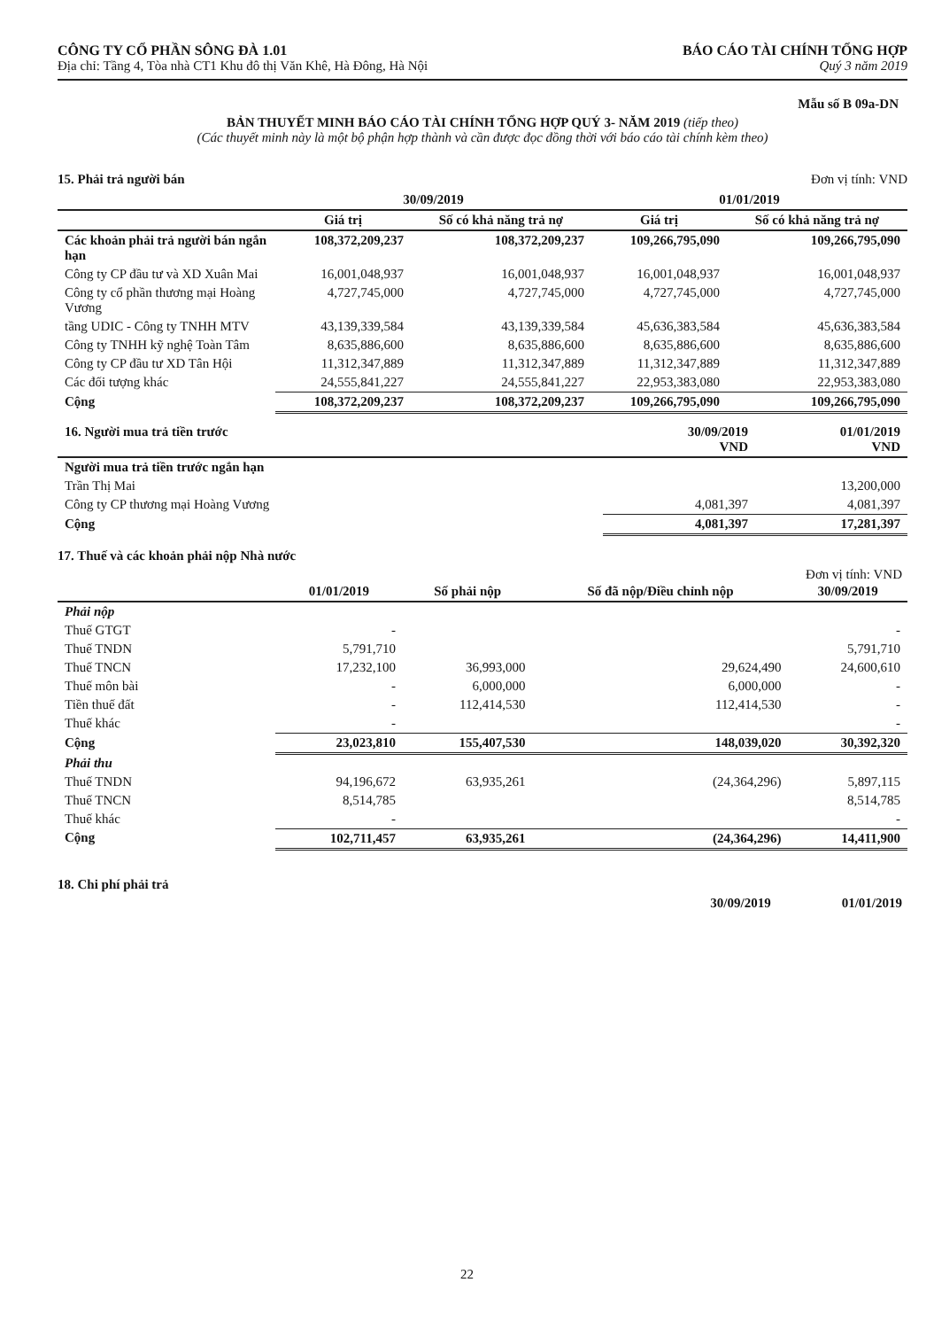CÔNG TY CỔ PHẦN SÔNG ĐÀ 1.01
Địa chỉ: Tầng 4, Tòa nhà CT1 Khu đô thị Văn Khê, Hà Đông, Hà Nội
BÁO CÁO TÀI CHÍNH TỔNG HỢP
Quý 3 năm 2019
Mẫu số B 09a-DN
BẢN THUYẾT MINH BÁO CÁO TÀI CHÍNH TỔNG HỢP QUÝ 3- NĂM 2019 (tiếp theo)
(Các thuyết minh này là một bộ phận hợp thành và cần được đọc đồng thời với báo cáo tài chính kèm theo)
15. Phải trả người bán Đơn vị tính: VND
| | 30/09/2019 | | 01/01/2019 | |
| --- | --- | --- | --- | --- |
| | Giá trị | Số có khả năng trả nợ | Giá trị | Số có khả năng trả nợ |
| Các khoản phải trả người bán ngắn hạn | 108,372,209,237 | 108,372,209,237 | 109,266,795,090 | 109,266,795,090 |
| Công ty CP đầu tư và XD Xuân Mai | 16,001,048,937 | 16,001,048,937 | 16,001,048,937 | 16,001,048,937 |
| Công ty cổ phần thương mại Hoàng Vương | 4,727,745,000 | 4,727,745,000 | 4,727,745,000 | 4,727,745,000 |
| tầng UDIC - Công ty TNHH MTV | 43,139,339,584 | 43,139,339,584 | 45,636,383,584 | 45,636,383,584 |
| Công ty TNHH kỹ nghệ Toàn Tâm | 8,635,886,600 | 8,635,886,600 | 8,635,886,600 | 8,635,886,600 |
| Công ty CP đầu tư XD Tân Hội | 11,312,347,889 | 11,312,347,889 | 11,312,347,889 | 11,312,347,889 |
| Các đối tượng khác | 24,555,841,227 | 24,555,841,227 | 22,953,383,080 | 22,953,383,080 |
| Cộng | 108,372,209,237 | 108,372,209,237 | 109,266,795,090 | 109,266,795,090 |
| 16. Người mua trả tiền trước | 30/09/2019 VND | 01/01/2019 VND |
| --- | --- | --- |
| Người mua trả tiền trước ngắn hạn | | |
| Trần Thị Mai | | 13,200,000 |
| Công ty CP thương mại Hoàng Vương | 4,081,397 | 4,081,397 |
| Cộng | 4,081,397 | 17,281,397 |
17. Thuế và các khoản phải nộp Nhà nước
Đơn vị tính: VND
| | 01/01/2019 | Số phải nộp | Số đã nộp/Điều chỉnh nộp | 30/09/2019 |
| --- | --- | --- | --- | --- |
| Phải nộp | | | | |
| Thuế GTGT | - | | | - |
| Thuế TNDN | 5,791,710 | | | 5,791,710 |
| Thuế TNCN | 17,232,100 | 36,993,000 | 29,624,490 | 24,600,610 |
| Thuế môn bài | - | 6,000,000 | 6,000,000 | - |
| Tiền thuế đất | - | 112,414,530 | 112,414,530 | - |
| Thuế khác | - | | | - |
| Cộng | 23,023,810 | 155,407,530 | 148,039,020 | 30,392,320 |
| Phải thu | | | | |
| Thuế TNDN | 94,196,672 | 63,935,261 | (24,364,296) | 5,897,115 |
| Thuế TNCN | 8,514,785 | | | 8,514,785 |
| Thuế khác | - | | | - |
| Cộng | 102,711,457 | 63,935,261 | (24,364,296) | 14,411,900 |
18. Chi phí phải trả
30/09/2019 01/01/2019
22